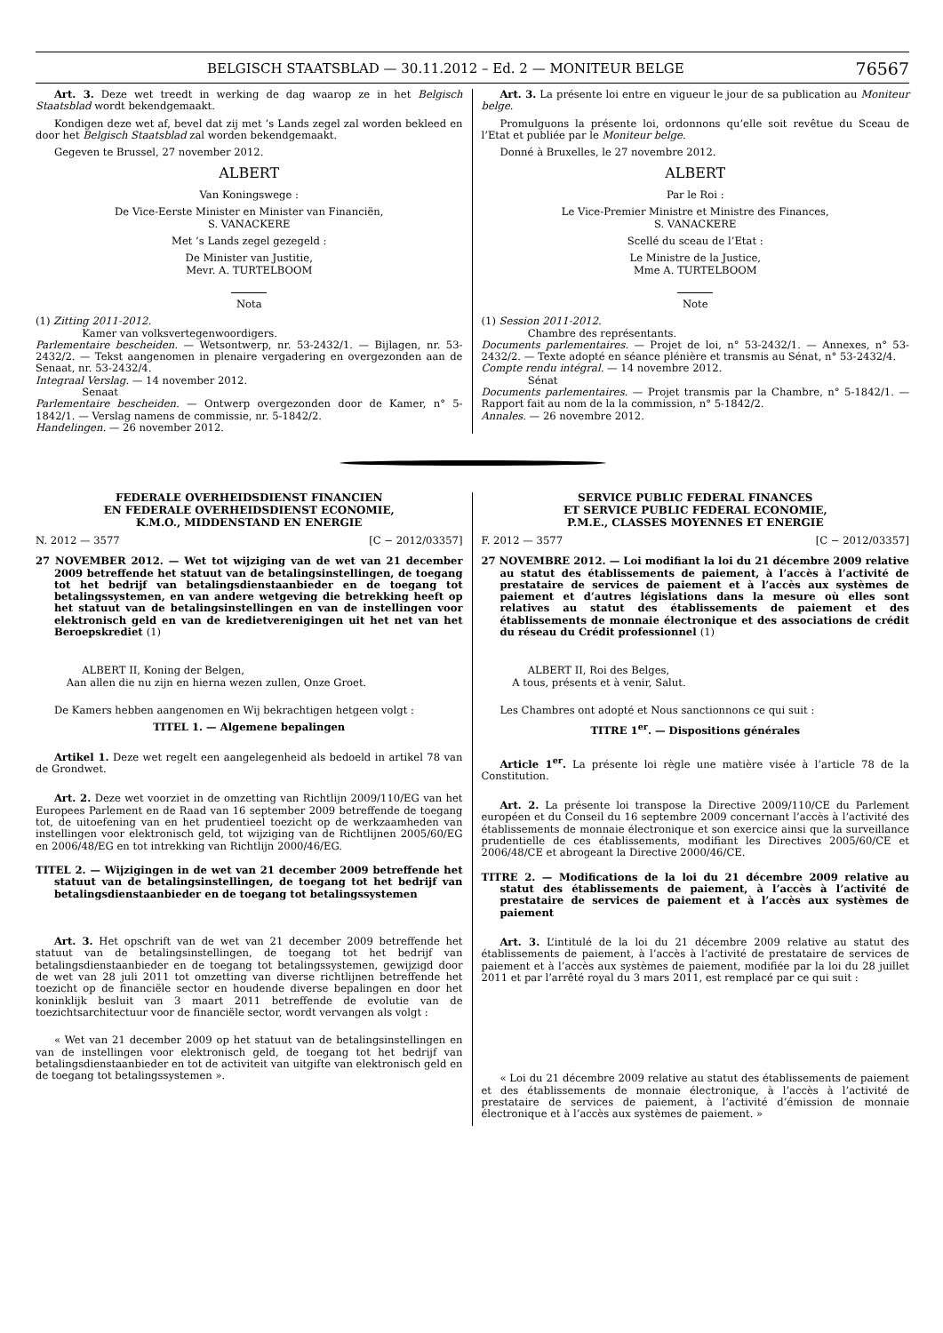BELGISCH STAATSBLAD — 30.11.2012 – Ed. 2 — MONITEUR BELGE 76567
Art. 3. Deze wet treedt in werking de dag waarop ze in het Belgisch Staatsblad wordt bekendgemaakt.
Kondigen deze wet af, bevel dat zij met ’s Lands zegel zal worden bekleed en door het Belgisch Staatsblad zal worden bekendgemaakt.
Gegeven te Brussel, 27 november 2012.
ALBERT
Van Koningswege :
De Vice-Eerste Minister en Minister van Financiën,
S. VANACKERE
Met ’s Lands zegel gezegeld :
De Minister van Justitie,
Mevr. A. TURTELBOOM
Nota
(1) Zitting 2011-2012.
Kamer van volksvertegenwoordigers.
Parlementaire bescheiden. — Wetsontwerp, nr. 53-2432/1. — Bijlagen, nr. 53-2432/2. — Tekst aangenomen in plenaire vergadering en overgezonden aan de Senaat, nr. 53-2432/4.
Integraal Verslag. — 14 november 2012.
Senaat
Parlementaire bescheiden. — Ontwerp overgezonden door de Kamer, n° 5-1842/1. — Verslag namens de commissie, nr. 5-1842/2.
Handelingen. — 26 november 2012.
Art. 3. La présente loi entre en vigueur le jour de sa publication au Moniteur belge.
Promulguons la présente loi, ordonnons qu’elle soit revêtue du Sceau de l’Etat et publiée par le Moniteur belge.
Donné à Bruxelles, le 27 novembre 2012.
ALBERT
Par le Roi :
Le Vice-Premier Ministre et Ministre des Finances,
S. VANACKERE
Scellé du sceau de l’Etat :
Le Ministre de la Justice,
Mme A. TURTELBOOM
Note
(1) Session 2011-2012.
Chambre des représentants.
Documents parlementaires. — Projet de loi, n° 53-2432/1. — Annexes, n° 53-2432/2. — Texte adopté en séance plénière et transmis au Sénat, n° 53-2432/4.
Compte rendu intégral. — 14 novembre 2012.
Sénat
Documents parlementaires. — Projet transmis par la Chambre, n° 5-1842/1. — Rapport fait au nom de la la commission, n° 5-1842/2.
Annales. — 26 novembre 2012.
FEDERALE OVERHEIDSDIENST FINANCIEN
EN FEDERALE OVERHEIDSDIENST ECONOMIE,
K.M.O., MIDDENSTAND EN ENERGIE
N. 2012 — 3577 [C − 2012/03357]
27 NOVEMBER 2012. — Wet tot wijziging van de wet van 21 december 2009 betreffende het statuut van de betalingsinstellingen, de toegang tot het bedrijf van betalingsdienstaanbieder en de toegang tot betalingssystemen, en van andere wetgeving die betrekking heeft op het statuut van de betalingsinstellingen en van de instellingen voor elektronisch geld en van de kredietverenigingen uit het net van het Beroepskrediet (1)
ALBERT II, Koning der Belgen,
Aan allen die nu zijn en hierna wezen zullen, Onze Groet.
De Kamers hebben aangenomen en Wij bekrachtigen hetgeen volgt :
TITEL 1. — Algemene bepalingen
Artikel 1. Deze wet regelt een aangelegenheid als bedoeld in artikel 78 van de Grondwet.
Art. 2. Deze wet voorziet in de omzetting van Richtlijn 2009/110/EG van het Europees Parlement en de Raad van 16 september 2009 betreffende de toegang tot, de uitoefening van en het prudentieel toezicht op de werkzaamheden van instellingen voor elektronisch geld, tot wijziging van de Richtlijnen 2005/60/EG en 2006/48/EG en tot intrekking van Richtlijn 2000/46/EG.
TITEL 2. — Wijzigingen in de wet van 21 december 2009 betreffende het statuut van de betalingsinstellingen, de toegang tot het bedrijf van betalingsdienstaanbieder en de toegang tot betalingssystemen
Art. 3. Het opschrift van de wet van 21 december 2009 betreffende het statuut van de betalingsinstellingen, de toegang tot het bedrijf van betalingsdienstaanbieder en de toegang tot betalingssystemen, gewijzigd door de wet van 28 juli 2011 tot omzetting van diverse richtlijnen betreffende het toezicht op de financiële sector en houdende diverse bepalingen en door het koninklijk besluit van 3 maart 2011 betreffende de evolutie van de toezichtsarchitectuur voor de financiële sector, wordt vervangen als volgt :
« Wet van 21 december 2009 op het statuut van de betalingsinstellingen en van de instellingen voor elektronisch geld, de toegang tot het bedrijf van betalingsdienstaanbieder en tot de activiteit van uitgifte van elektronisch geld en de toegang tot betalingssystemen ».
SERVICE PUBLIC FEDERAL FINANCES
ET SERVICE PUBLIC FEDERAL ECONOMIE,
P.M.E., CLASSES MOYENNES ET ENERGIE
F. 2012 — 3577 [C − 2012/03357]
27 NOVEMBRE 2012. — Loi modifiant la loi du 21 décembre 2009 relative au statut des établissements de paiement, à l’accès à l’activité de prestataire de services de paiement et à l’accès aux systèmes de paiement et d’autres législations dans la mesure où elles sont relatives au statut des établissements de paiement et des établissements de monnaie électronique et des associations de crédit du réseau du Crédit professionnel (1)
ALBERT II, Roi des Belges,
A tous, présents et à venir, Salut.
Les Chambres ont adopté et Nous sanctionnons ce qui suit :
TITRE 1<sup>er</sup>. — Dispositions générales
Article 1<sup>er</sup>. La présente loi règle une matière visée à l’article 78 de la Constitution.
Art. 2. La présente loi transpose la Directive 2009/110/CE du Parlement européen et du Conseil du 16 septembre 2009 concernant l’accès à l’activité des établissements de monnaie électronique et son exercice ainsi que la surveillance prudentielle de ces établissements, modifiant les Directives 2005/60/CE et 2006/48/CE et abrogeant la Directive 2000/46/CE.
TITRE 2. — Modifications de la loi du 21 décembre 2009 relative au statut des établissements de paiement, à l’accès à l’activité de prestataire de services de paiement et à l’accès aux systèmes de paiement
Art. 3. L’intitulé de la loi du 21 décembre 2009 relative au statut des établissements de paiement, à l’accès à l’activité de prestataire de services de paiement et à l’accès aux systèmes de paiement, modifiée par la loi du 28 juillet 2011 et par l’arrêté royal du 3 mars 2011, est remplacé par ce qui suit :
« Loi du 21 décembre 2009 relative au statut des établissements de paiement et des établissements de monnaie électronique, à l’accès à l’activité de prestataire de services de paiement, à l’activité d’émission de monnaie électronique et à l’accès aux systèmes de paiement. »